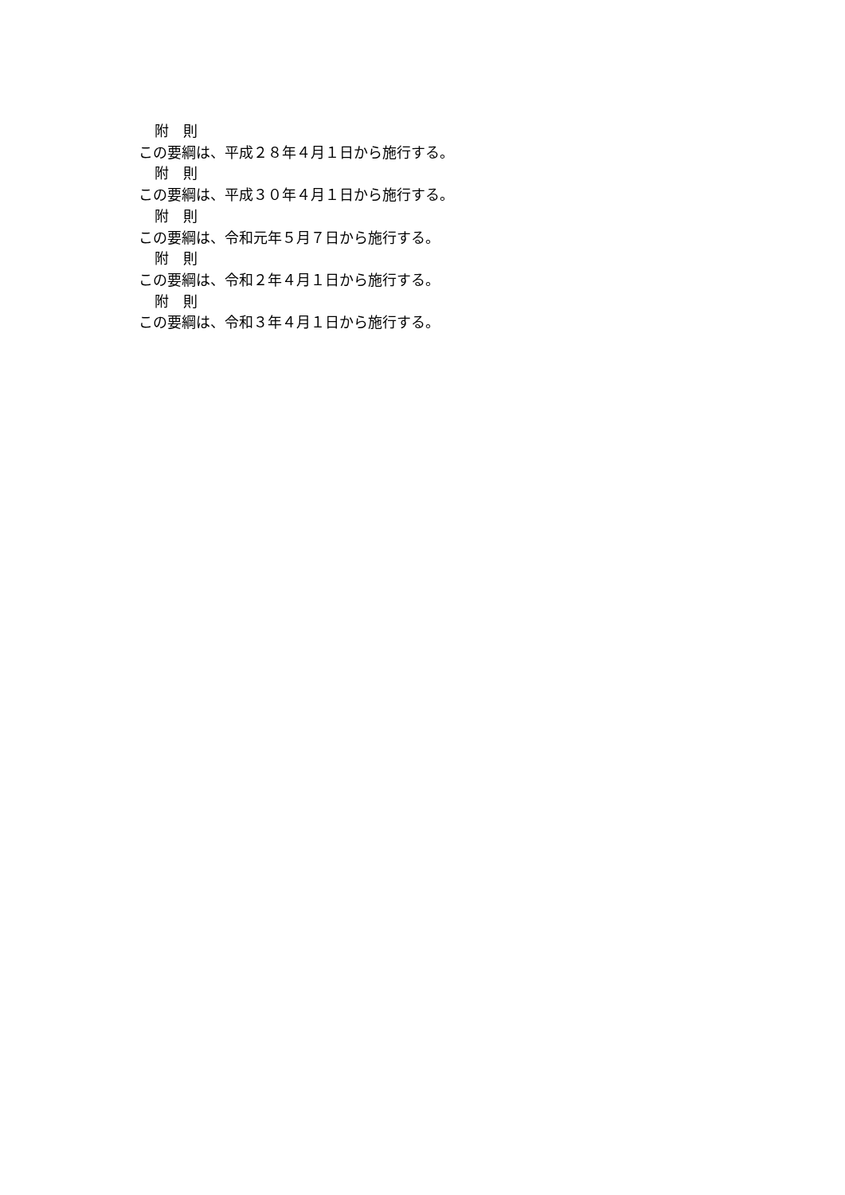附　則
この要綱は、平成２８年４月１日から施行する。
附　則
この要綱は、平成３０年４月１日から施行する。
附　則
この要綱は、令和元年５月７日から施行する。
附　則
この要綱は、令和２年４月１日から施行する。
附　則
この要綱は、令和３年４月１日から施行する。